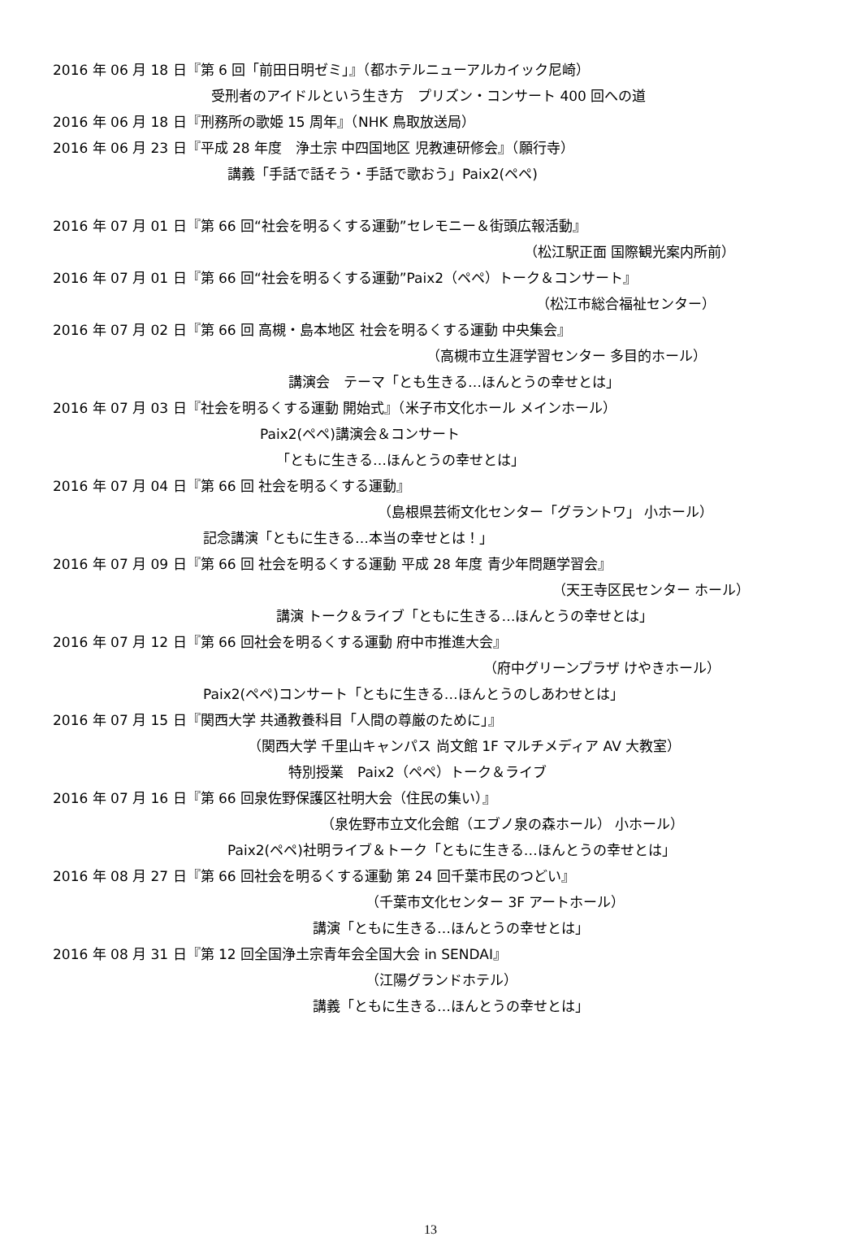2016 年 06 月 18 日『第 6 回「前田日明ゼミ」』（都ホテルニューアルカイック尼崎）
受刑者のアイドルという生き方　プリズン・コンサート 400 回への道
2016 年 06 月 18 日『刑務所の歌姫 15 周年』（NHK 鳥取放送局）
2016 年 06 月 23 日『平成 28 年度　浄土宗 中四国地区 児教連研修会』（願行寺）
講義「手話で話そう・手話で歌おう」Paix2(ペペ)
2016 年 07 月 01 日『第 66 回“社会を明るくする運動”セレモニー＆街頭広報活動』
（松江駅正面 国際観光案内所前）
2016 年 07 月 01 日『第 66 回“社会を明るくする運動”Paix2（ペペ）トーク＆コンサート』
（松江市総合福祉センター）
2016 年 07 月 02 日『第 66 回 高槻・島本地区 社会を明るくする運動 中央集会』
（高槻市立生涯学習センター 多目的ホール）
講演会　テーマ「とも生きる…ほんとうの幸せとは」
2016 年 07 月 03 日『社会を明るくする運動 開始式』（米子市文化ホール メインホール）
Paix2(ペペ)講演会＆コンサート
「ともに生きる…ほんとうの幸せとは」
2016 年 07 月 04 日『第 66 回 社会を明るくする運動』
（島根県芸術文化センター「グラントワ」 小ホール）
記念講演「ともに生きる…本当の幸せとは！」
2016 年 07 月 09 日『第 66 回 社会を明るくする運動 平成 28 年度 青少年問題学習会』
（天王寺区民センター ホール）
講演 トーク＆ライブ「ともに生きる…ほんとうの幸せとは」
2016 年 07 月 12 日『第 66 回社会を明るくする運動 府中市推進大会』
（府中グリーンプラザ けやきホール）
Paix2(ペペ)コンサート「ともに生きる…ほんとうのしあわせとは」
2016 年 07 月 15 日『関西大学 共通教養科目「人間の尊厳のために」』
（関西大学 千里山キャンパス 尚文館 1F マルチメディア AV 大教室）
特別授業　Paix2（ペペ）トーク＆ライブ
2016 年 07 月 16 日『第 66 回泉佐野保護区社明大会（住民の集い）』
（泉佐野市立文化会館（エブノ泉の森ホール） 小ホール）
Paix2(ペペ)社明ライブ＆トーク「ともに生きる…ほんとうの幸せとは」
2016 年 08 月 27 日『第 66 回社会を明るくする運動 第 24 回千葉市民のつどい』
（千葉市文化センター 3F アートホール）
講演「ともに生きる…ほんとうの幸せとは」
2016 年 08 月 31 日『第 12 回全国浄土宗青年会全国大会 in SENDAI』
（江陽グランドホテル）
講義「ともに生きる…ほんとうの幸せとは」
13